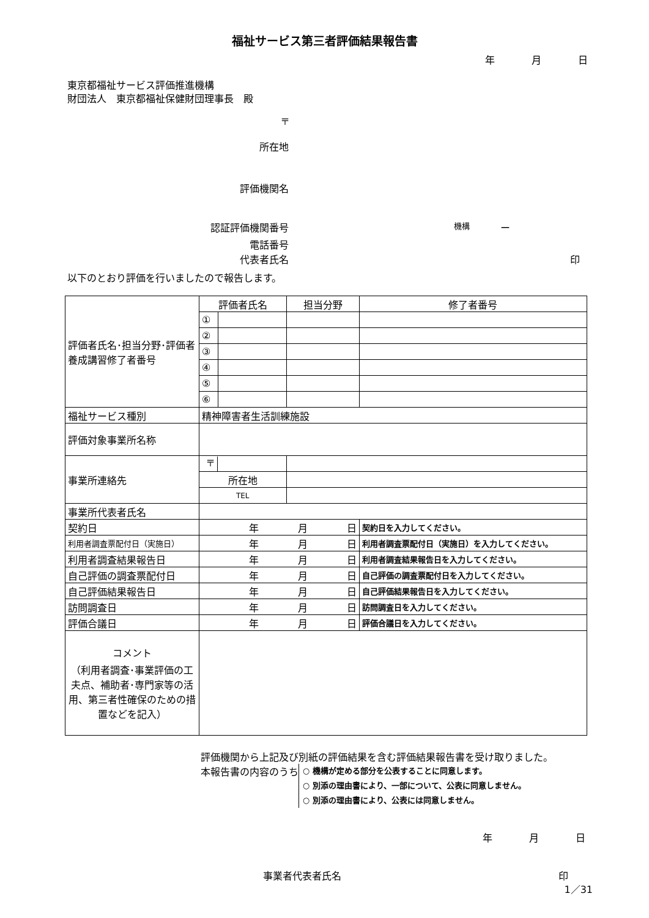福祉サービス第三者評価結果報告書
年 月 日
東京都福祉サービス評価推進機構
財団法人　東京都福祉保健財団理事長　殿
〒
所在地
評価機関名
認証評価機関番号 機構 ー
電話番号
代表者氏名 印
以下のとおり評価を行いましたので報告します。
| 評価者氏名･担当分野･評価者養成講習修了者番号 | 評価者氏名 | | 担当分野 | 修了者番号 |
| | ① | | | |
| | ② | | | |
| | ③ | | | |
| | ④ | | | |
| | ⑤ | | | |
| | ⑥ | | | |
| 福祉サービス種別 | 精神障害者生活訓練施設 | | | |
| 評価対象事業所名称 | | | | |
| 事業所連絡先 | 〒 | | | |
| | 所在地 | | | |
| | TEL | | | |
| 事業所代表者氏名 | | | | |
| 契約日 | 年 月 日 | | | 契約日を入力してください。 |
| 利用者調査票配付日（実施日） | 年 月 日 | | | 利用者調査票配付日（実施日）を入力してください。 |
| 利用者調査結果報告日 | 年 月 日 | | | 利用者調査結果報告日を入力してください。 |
| 自己評価の調査票配付日 | 年 月 日 | | | 自己評価の調査票配付日を入力してください。 |
| 自己評価結果報告日 | 年 月 日 | | | 自己評価結果報告日を入力してください。 |
| 訪問調査日 | 年 月 日 | | | 訪問調査日を入力してください。 |
| 評価合議日 | 年 月 日 | | | 評価合議日を入力してください。 |
| コメント （利用者調査･事業評価の工夫点、補助者･専門家等の活用、第三者性確保のための措置などを記入） | | | | |
評価機関から上記及び別紙の評価結果を含む評価結果報告書を受け取りました。
本報告書の内容のうち
○ 機構が定める部分を公表することに同意します。
○ 別添の理由書により、一部について、公表に同意しません。
○ 別添の理由書により、公表には同意しません。
年 月 日
事業者代表者氏名 印
1／31